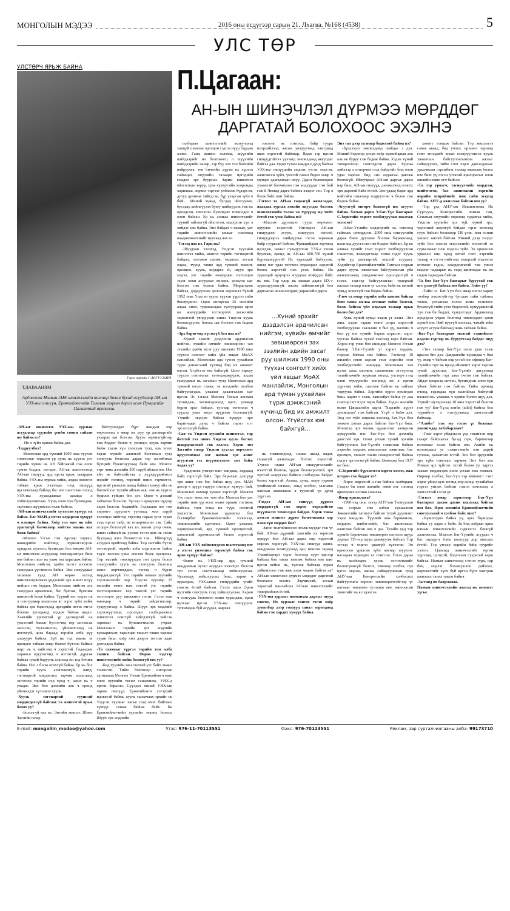МОНГОЛЫН МЭДЭЭ 2016 оны есдүгээр сарын 21. Лхагва. №168 (4538) 5
УЛС ТӨР
УЛСТӨРЧ ЯРЬЖ БАЙНА
Гэрэл зургийг Г.АРГУУЖИН
Т.ДАВААНЯМ
Ардчилсан Намын /АН/ шинэчлэлийн талаар болон бусад асуудлаар АН-ын УЗХ-ны гишүүн, Ерөнхийлөгчийн Тамгын газрын дарга асан Пунцагийн Цагаантай ярилцлаа.
-АН-ыг шинэчлэх УЗХ-ны хурлын асуудлаар сүүлийн үеийн сонин сайхан юу байна вэ?
- Их л зүйл өрнөж байна даа.
-Тодруулбал?
-Монголын ард түмний 1990 оны түүхэн сонголтыг зорьсон үр дүнд нь хүргэх улс төрийн хүчин нь АН байгаасай гэж олон түмэн боддог, итгэдэг. АН-ыг шинэчлэхэд АН-ын гишүүд, ард иргэд ярьж, шаардаж байна. УЗХ-ны хурлаа хийж, алдаа оноогоо тайван ярьж хэлэлцье гээд гишүүд цуглачихаад байхад бас нэг шалтгаан олоод УЗХ-ны хуралдааныг дахиад л хойшлуулчихлаа. Үүнд олон хүн бухимдаж, зарчмын шүүмжлэл хэлж байгаа.
-АН-ын шинэчлэлийг хүлээсэн хүмүүс их байна. Бас МАН-д итгэл алдарсан хүмүүс ч олширч байна. Хоёр гол нам нь ийм урагшгүй болчихоор нийгэм маань яах болж байна?
-Монгол Улсыг том зургаар харвал, өнөөдрийн нийгэмд хуримтлагдсан хүндрэл, хүлээлт, бухимдал бол зөвхөн АН-ыг шинэчлэх асуудлаар хязгаарлагдах биш юм байна гэдэг нь улам тод харагдаж байна. Монголын нийгэм, эдийн засагт ихээхэн гажуудал үүсчихсэн байна. Энэ гажуудлыг засахын тулд АН өөрөө эхлээд шинэчлэгдчихвэл үндэсний эрх ашигт илүү нийцнэ гэж боддог. Монголын нийгэм дэх гажуудал архагшиж, бас булгаж, бүгшиж шинжтэй болж байна. Түүний нэг илрэл нь л сонгуулиар амласнаа яг эсрэг зүйл хийж байгаа эрх баригчдад иргэдийн итгэх итгэл богино хугацаанд алдарч байгаа явдал. Хамгийн уршигтай үр дагавартай нь үндэсний баялаг бүтээгчид төр засгаасаа эмээсэн, хүлээзнэсэн, үйлчилгээнд нь итгэхгүй, арга бараад төрийн алба рүү хошуурч байгаа. Зүй нь тэд маань эх орондоо тайван амар баялаг бүтээж байвал өөрт нь ч, нийгэмд ч хэрэгтэй. Гадаадын хөрөнгө оруулагчид ч итгэхгүй, дүрвэж байгаа тухай баруунь хэвлэлд ил тод бичиж байна. Нэг л болж өгөхгүй байна. Ер нь бол төрийн хууль алагчлалгүй, жигд, тогтвортой мөрдөгдөх зарчим алдагдаад эхлэхээр төрийн нэр хүнд ч, ажил нь ч унадаг. Энэ бол дэлхийн аль ч оронд үйлчилдэг түгээмэл хууль.
-Хууль тогтвортой туушгай мөрдөгдөхгүй байгааг та жишээтэй ярьж болох уу?
-Бололгүй яах вэ. Энгийн жишээ. Шинэ Засгийн газар
байгуулагдах бүрт яамдын нэр өөрчлөхөд л ямар их муу үр дагавартайг ухаарах цаг болсон. Хууль зөрчихгүйгээр гэж боддог болов ч, үнэндээ хууль зөрчин байж хэдэн хүн халахын тулд, аль эсвэл хэдэн хүнийг ажилтай болгохын тулд сонгууль болгоны дараа төр засгийнхаа бүтцийг бужигнуулаад байх юм. Монгол гэрт чинь дэлхийн 200 гаруй айлын нэг. Нэг айл нь байсхийгээд л хүүхдүүдийнхээ нэрийг солиод, төрсний шинэ гэрчилгээ, иргэний үнэмлэх аваад байвал хажуу айл нь битгий хэл тухайн айлын аав, ээж нь хүртэл будилж гүйцнэ биз дээ. Одоо ч дэлхий гайхахаа больсон. Зүгээр л өрөвдсөн нүдээр харж болсон, бидниййг. Гадаадын нэг том хөрөнгө оруулагч уулзаад, жил гаруй хэлэлцээ хийгээд гэрээнд гарын үсэг зурах гээд иртэл сайд нь огцорчихсон гэв. Сайд огцорч бололгүй яах вэ, яаман дээр очиж, шинэ сайдтай нь уулзая гэтэл яам нь татан буугдаад алга болчихсон гэв... Иймэрхүү асуудал оройтоод байна. Төр засгийн бүтэц тогтвортой, төрийн алба мэргэшсэн байна гэдэг хоосон уриа лоозон болж хувирлаа. Төр засгийг төвхнүүлдэг гол хууль болох сонгуулийн хууль нь сонгууль болгоны өмнө өөрчлөгддөг, тэгээд ч бүрэн мөрдөгдөхгүй. Улс төрийн намын хуулийн хэрэгжилтийг хар. Үндсэн хуулиар 25 жилийн өмнө нам төвтэй улс төрийн тогтолцооноос төр төвтэй улс төрийн тогтолцоо руу шилжинэ гэсэн. Гэтэл нам өнөөдөр ч төрийг зайдагнасаар, сулруулсаар л байна. Шүүх эрх мэдлийг хэрэгжүүлэхэд оролцдог салбарынхны шинэтгэл олиггүй хийгдэхгүй, хийсэн заримыг нь булшилчихсан учраас Монголын төрийн эрх мэдлийн хуваарилалт, харилцан хяналт тавих зарчим гурав биш, хоёр хөл дээрээ тогтож ядан доголдож байна.
-Та сая­хныг хүртэл төрийн том алба хашиж байсан. Өөрөө тэдгээр шинэчлэлийг хийж болоогүй юм уу?
-Бид хуулийн засаглалтай улс байх замыг сонгосон. Тийм болохоор өнгөрсөн хугацаанд Монгол Улсын Ерөнхийлөгч маш олон хуулийн төсөл санаачилж, УИХ-д өргөн барьсан. Сүүлдээ манай УИХ-ын зарим гишүүд Ерөнхийлөгч хэтэрхий идэвхтэй байна, хууль санаачлах эрхийг нь Үндсэн хуулиас хасъя гээд ихэх байсныг хүмүүс санаж байгаа байх. Би Ерөнхийлөгчийн хуулийн зөвлөх болоод Шүүх эрх мэдлийн
П.Цагаан:
АН-ЫН ШИНЭЧЛЭЛ ДҮРМЭЭ МӨРДДӨГ
ДАРГАТАЙ БОЛОХООС ЭХЭЛНЭ
салбарын шинэтгэлийг эхлүүлэхэд ханцуй шамлан оролцон гэдгээ нүүр бардам хэлнэ. Ганц жишээ хэлэхэд, шүүхийн шийдвэрийг ил болгомогц л шүүхийн шийдвэрийн чанар, тэр бүү хэл хэл бичгийн найруулга, зөв бичгийн дүрэм нь хүртэл сайжирч, шүүхийн талаарх иргэдийн гомдол эрс буурсан. Зарим шинэтгэл ойлголтын зөрүү, хувь хүмүүсийн хооронды харилцаа, зөрчил зэргээс улбаалж бүдэрсэн, дутуу дулимаг хийгдсэн, бүр ухарсан зүйл ч бий... Миний хувьд, бусдад ойлгуулах, бусдаар хийлгүүлэх буюу шийдүүлэх гэж их оролдсон, хичээсэн. Бухимдах тохиолдол ч олон байсан. Ер нь аливаа шинэтгэлийг түүний зайлшгүй ойлгосон, мэдэрсэн хүн л хийдэг юм байна. Энэ байдал ч намын, улс төрийн шинэтгэлийн ажлыг сонгоход нааднөлөөлснийг нуугаад яах вэ.
-Тэгээд яах вэ. Гарц нь?
-Шуудхан хэлэхэд, Үндсэн хуулийн шинэтгэл хийж, монгол төрийн тогтвортой байдал, залгамж шинж, чадавхи, алсын хараа, түүнд тавих ард түмний хяналт, оролцоо, хууль, шударга ёс, шүүх эрх мэдэл, улс төрийн намуудын тогтолцоо зэрэг олон асуудлыг хөндөх, цэгцлэх цаг болсон гэж бодож байна. Мөрдөгдөж байгаа, дордуулсан долоон өөрчлөлт бүхий 1992 оны Үндсэн хууль түүхэн үүргээ сайн биелүүлсэн. Одоо өнгөрсөн 26 жилийн алдаа оноо, туршлагадаа тулгуурлан ирэх он жилүүдийн тогтвортой хөгжлийн зорилттой уялдуулан шинэ Үндсэн хууль боловсруулж, батлах цаг болсон гэж бодож байна.
-Эрх баригчид хүсэхгүй бол яах вэ?
-Хүний эрхийг дээдэлсэн ардчилсан нийгэм, хувийн өмчийг зөвшөөрсөн зах зээлийн эдийн засаг руу шилжих 1990 оны түүхэн сонголт хийх үйл явцыг МоАХ манлайлж, Монголын ард түмэн уухайлан түрж дэмжсэний хүчинд бид их амжилт олсон. Үгүйсгэх юм байхгүй. Одоо тэрхүү түүхэн сонголтыг төгөлдөржүүлэх, алдаа гажуудлыг нь засахын тулд Монголын ард түмний оюун санаа, эв нэгдлийн холбоо байгуулагдаж, ухаалаг давалгаалах цаг ирсэн. Эс тэгвэл Монгол Улсын хөгжил тушигдаж, хатингаршилд орох, улмаар бүрэн эрхт байдал, тусгаар тогтнолд ч сүүдэр унах аюул нүүрлэж болзошгүй. Үүнийг мэдэрч байгаа хүмүүс эрх баригчдын дунд ч байгаа гэдэгт огт эргэлзэхгүй байна.
-Сая та Үндсэн хуулийн шинэтгэл, тэр битгий хэл шинэ Үндсэн хууль батлах шаардлагатай гэж хэллээ. Хэрэв энэ Засгийн газар Үндсэн хуульд өөрчлөлт оруулчихвал нэг намын эрх ашиг агуулсан гэх шүүмжлэлээс хол байж чадах уу?
-Урьдчилж үзмэрч шиг хандаад, хардаад байх хэрэггүй байх. Эрх барихаас дээгүүр эрх ашиг гэж бас байна шүү дээ. МАН дотор ч эрүүл саруул сэтгэдэг хүмүүс бий. Монголыг намаар хуваах хэрэггүй. Монгол Улс гэдэг чинь нэг том айл. Монгол бол улс төрийн нам үүсэхээс өмнө оршин тогтнож байсан, төрт ёсны их түүх, соёлтой үндэстэн. Монголын ардчилал бол П.Очирбат Ерөнхийлөгчийн хэлснээр, зөвшилцлийн ардчилал. Одоо ухаалаг, хариуцлагатай, ард түмний оролцоотой, хяналттай ардчилалтай болох хэрэгтэй байна.
-АН-ын УЗХ хойшлогдсон шалтгаанд нэг л итгэл үнэмшил төрөхгүй байна гэж ярих хүмүүс байна?
-Өмнө нь УИХ-аар ард түмний амьдралын чухал асуудал хэлэлцэх болсон тул гэсэн шалтгаанаар хойшлуулсан. Чухамхүү хойшлуулах биш, харин ч хуралдаж, УЗХ-ыхоо гишүүдийн үгийг сонсох ёстой байсан. Гэтэл одоо Орон нутгийн сонгууль гээд хойшлууллаа. Харин ч сонгууль болохоос өмнө хуралдаж, орон нутгаас ирсэн УЗХ-ны гишүүдээс тулгамдаж буй асуудал, жаргал
зовлонг нь сонсоод, байр суурь илэрхийлээд, ажлаа уялдуулаад хамтраад явах хэрэгтэй баймаар. Ядаж тэр ирсэн гишүүдтэйгээ уулзаад зөвлөлдөөд явуулдаг байгаа даа. Өдөр тутам амьдрал дунд байгаа УЗХ-ны гишүүдийн харсан, үзсэн, мэдсэн, ажигласан зүйл, үнэтэй санал бодол ямар ч мундаг даргынхаас илүү. Дарга болохоороо ухаантай болчихлоо гэж андуурдаг гэм бий гэж Б.Чимид дарга байнга хэлдэг сэн. Тэр л болж байх шиг байна.
-Тэгвэл та АН-аа гацаагүй ажилладаг, ядахдаа хурлаа хэвийн явуулдаг болгож шинэчлэхийн төлөө эн түрүүнд юу хийх ёстой гэж үзэж байна вэ?
-Мэдээж дүрэмдээ суурь өөрчлөлт оруулах хэрэгтэй. Ингэхдээ АН-ын гишүүдээс асууя, гишүүдээ сонсоё, гишүүдээрээ шийдүүлье гэсэн зарчмын байр суурьтай байгаа. Фракцийдын зөрчилд идэгдэж, намыг сульдуулсан УЗХ-г татан буулгаж, оронд нь АН-ын 600-700 хүний бүрэлдэхүүнтэй Их хуралдай байгуулж, жилд нэг удаа тогтмол хуралддаг өдөртэй болох хэрэгтэй гэж үзэж байна. Их хуралдай ирцээрээ асуудлаа шийддэг байх нь зөв. Тэр өдөр нь намын дарга ИХ-г хуралдуулаагүй, ажлаа тайлагнаагүй бол даргаасаа чөлөөлөгддөг, дараагийн дарга
...Хүний эрхийг дээдэлсэн ардчилсан нийгэм, хувийн өмчийг зөвшөөрсөн зах зээлийн эдийн засаг руу шилжих 1990 оны түүхэн сонголт хийх үйл явцыг МоАХ манлайлж, Монголын ард түмэн уухайлан түрж дэмжсэний хүчинд бид их амжилт олсон. Үгүйсгэх юм байхгүй...
нь томилогдоод, намаа аваад явдаг, гацаагүй ажилладаг болгох хэрэгтэй. Үүнээс гадна АН-ын гишүүнчлэлийг нээлттэй болгож, эрдэм боловсролтой, эрч хүчтэй залуусаар байнга сэлбэгдэж байдаг болох хэрэгтэй. Ахмад, дунд, залуу гурван үеийнхний гагнаас, амьд холбоо, залгамж хамтын ажиллагаа л туушгай үр дүнд хүргэнэ.
-Гэхдээ АН-ын гишүүд дүрмээ мөрддөггүй гэж өөрөө өөрсдийгөө шүүмжлэх тохиолдол байдаг. Хэрэв таны хэлсэн жишээг дүрэм болгочихвол хэр олон хүн мөрдөх бол?
-Загас толгойноосоо эхэлж муудаг гэж үг бий. АН-ын дүрмийг хамгийн их зөрчсөн хүмүүс бол АН-ын дарга нар гэдэгтэй маргах хэрэггүй. УЗХ-ны гишүүд ажил, амьдралаа зохицуулаад цаг, мөнгөө зараад Улаанбаатарт хэрэг болгоод хүрч ирсээр байхад бах таваа хангаж байгаа юм шиг ирсэн хойно нь, тулгаж байгаад хурал хойшиллоо гэж яаж хэлж чадаж байгаа аа? АН-ын шинэчлэл дүрмээ мөрддөг даргатай болохоос эхэлнэ. Зарчимтай, алсын хараатай манлайлал АН-ын шинэтгэлийг тодорхойлох ёстой.
-УЗХ-ны хурлаас намынхаа даргыг шууд сонгох, Их хурлаас сонгох гэсэн хоёр хувилбар дээр гишүүд санал зөрөлдөөд байна гэж хардах хүмүүс байна.
Энэ тал дээр та ямар бодолтой байна вэ?
-Бүгдээрээ зөвлөлдөөд шийдье л дээ. Миний бодлоор дээрх хоёр хувилбарын аль аль нь буруу гэж бодож байна. Хэдэн хүний тохироогоор сонгогдсон дарга Хурлаа хийхээр л огцорчих гээд байдгийг бид олон удаа харсан. Бид энэ алдаагаа давтаж болохгүй. Иймучраас АН-ын даргыг дарга нар биш, АН-ын гишүүд, дэмжигчид сонгох эрх дархтай байх ёстой. Энэ удаад бараг ард нийтийн саналаар тодруулсан ч болно гэж бодож байна.
-Асуулгүй өнгөрч боломгүй нэг асуулт байна. Хотын дарга Э.Бат-Үүл баатарыг С.Зоригийн хэрэгт холбогдуулан шалгаж эхэлсэн?
-Э.Бат-Үүлийн мэдэгдлийг нь сонсоод гайхсан, цочирдсон. 2000 оны сонгуулийн дараа бөөн дуулиан болгож баривчлаад, шалгаад дуусгасан гэж боддог байсан. Ер нь аливаа хүнийг гэмт хэрэгт холбогдуулсан сэжигтэн, яллагдагчаар татна гэдэг хууль зүйн үр дагавартай, ноцтой асуудал. Хэдийгээр Ерөнхийлөгчийн Тамгын газрын дарга хууль хяналтын байгууллагын үйл ажиллагаанд хөндлөнгөөс оролцдоггүй ч гэлээ, тэдгээр байгууллагын тодорхой ажлын талаар олон үг хэлээд байх нь миний хувьд зохисгүй гэж бодож байна.
-Гэвч та ямар төрийн алба хашиж байгаа биш таны ажлаа өгснөөс хойш болсон, болж байгаа үйл явдлын талаар ярьж болно биз дээ?
-Хувь хүний хувьд хэдэн үг хэлье. Энэ жил, хэдэн сарын өмнө дээрх хэрэгтэй холбогдуулан саальчин ч бил үү, малчин ч бил үү нэг хүнийг барьж хорьсон, хэрэг үүсгэж байгаа тухай хэвлэлд гарч байсан. Хэрэв тэр үнэн бол өнөөдөр Монгол Улсын баатар Э.Бат-Үүлийг уг хэрэгт хардаж, сэрдэж байгаа юм байна. Тэгэхээр 18 жилийн өмнө гарсан гэмт хэргийн эзэн холбогдогчийг өнөөдөр Монголын тал нутаг дахь малчин, саальчнаас өгсүүлээд талийгаачийн журмын нөхөд, улстөрч гээд олон хүмүүсийн хооронд их л өргөн хүрээнд хайж, шалгаж байгаа нь гайхал төрүүлж байна. Хэргийн хүрээ хумигдах биш, харин ч тэлж, хавтгайрч байна уу даа гэмээр сэтгэгдэл төрж байна. Хэдэн жилийн өмнө Цагдаагийн дарга "Хэргийн хүрээ хумигдлаа" гэж байсан. Үгүй л байж дээ. Энд нэг зүйл онцолж хэлэхэд, Бат-Үүл бол зөвхөн хотын дарга байсан Бат-Үүл биш. Монголд эрх чөлөө, ардчиллыг авчирсан хүмүүсийн нэг. Бат-Үүл бол дэлхийд данстай хүн. Олон улсын хүний эрхийн байгууллага Бат-Үүлийг сэжиглэж байгаа хэргийн мөрдөх ажиллагааг ажиглаж, бас оролцох, хяналт тавих сонирхолтой байгаа гэдэгт эргэлзэхгүй байна. Өнөөдөр бол 1937 он биш.
-С.Зоригийг бүрэлгэсэн хэргээ хэээээ, яаж илэрнэ гэж боддог вэ?
-Хэрэг илрээсэй л гэж байнга залбирдаг. Гэхдээ би олон жилийн өмнө нэг сонинд ярилцлага өгснөө саналаа.
-Ямар ярилцлага?
-1990-ээд оны эхээр АНУ-ын Тагнуулын төв газрын том албан тушаалтан Зөвлөлтийн тагнуул байсан тухай дуулиант хэрэг мандсан. Түүнийг яаж баривчилж, мөрдөж, шийтгэхийг, бас ашиглахыг ажиглаж байсан юм л даа. Тухайн үед тэр хүнийг баривчлах зөвшөөрөл олгосон шүүх хурлыг ТВ-ээр шууд дамжуулж байсан. Тэр этгээд ч хэргээ удалгүй хүлээсэн. Эх орноосоо урвасан зүйл ангиар шүүхээс насаараа хоригдох ял сонссон. Гэтэл дараа нь холбогдох хууль тогтоомжийг боловсронгүй болгох, товчоор хэлбэл, сул цэгээ мэдэж, ажлаа сайжруулахын тулд АНУ-ын Конгрессийн холбогдох байгууллага хороон зөвшөөрөлтэйгээр үг ялтнаас зөвлөгөө тусламж авч, ажилласан хоногийг нь ял эдэлсэн
хоногт тооцож байсан. Тэр жишээгээ санаа аваад, бид учлал, өршөөл зарлаад гэмт этгээдийг ялаас хэлтрүүлэнгээ хууль хяналтын байгууллагынхаа ажлыг сайжруулах, тийм гэмт хэрэг давтагдахаас урьдчилан сэргийлэх талаар ажиллах болох юм биш үү гэсэн утгатай ярилцлагыг олон жилийн өмнө өгч байсан.
-Та тэр урвагч, тагнуулчийг мөрдсөн, шийтгэсэн, бас ашигласан хэргийн нарийн ширийнийг яаж сайн мэдээд байна. АНУ-д ажиллаж байсан юм уу?
-Тэр үед АНУ-ын Вашингтоны Их Сургууль, Конгрессийн номын сан, Сенатын шүүхийн хороонд судалгаа хийж, Үндсэн хуулийн эрх зүй, хүний эрх, үндэсний аюулгүй байдал зэрэг хичээлд суух байсан болохоор ТВ үзэх, ном сонин унших завтай байсан. Миний дээр хэлдэг зүйл бол хэвлэл мэдээллийн нээлттэй эх сурвалжаас олж мэдсэн зүйл. Эх орноосоо урвасан онц хүнд ялтай гэмт хэргийн талаар ч гэсэн нийгэмд тодорхой мэдээлэл өгөхөөс гадна, шаардлагатай гэж үзвэл мэдлэг чадварыг нь төрд ашигладаг нь их содон харагдаж байсан.
-Та бол Бат-Үүл баатарыг буруутай гэж огт үзэхгүй байгаа юм байна. Тийм үү?
-Тийм ээ. Бат-Үүл бол ямар нэгэн хариу төлбөр нэхэхгүйгээр бусдын сайн сайхны төлөө, улсынхаа төлөө амиа золихоос буцахгүй тийм үзэл бодолтой, хүмүүжилтэй хүн гэж би боддог, хүндэтгэдэг. Ардчилалд хүндэрэл учрах болгонд зөвлөлддөг цөөн хүний нэг. Ний нуугүй хэлэхэд, чамайг ийм асуулт асууж байгаад чинь гайхаж байна.
-Бат-Үүл баатарын малгай тэднийхээс олдсон гэдгээр нь буруутгаад байдаг шүү дээ?
-Энэ талаар Бат-Үүл олон удаа хэлж ярьсан биз дээ. Цагдаагийн хурандаа ч бил үү, ямар ч байсан нэр устай нэг офицер Бат-Үүлийн гэрт нь ирээд аймшигт хэрэг гарсан тухай дуулгаад Бат-Үүлийг дагуулаад талийгаачийн гэрт хамт очсон гэж байгаа. Айдас цөхролд автсан, бухимдсан олон хүн үймж байсан гэж байгаа. Тийм орчинд очоод, гарахдаа хүн малгайгаа байтугай пальтогоо, ухаанаа ч орхиж болно шүү дээ. Үүнийг мухарлахад 18 жил хэрэгтэй болсон гэж үү? Бат-Үүлд алиби (alibi) байгаа бол түүнийгээ л нотлуулахад хангалттай баймаар.
-"Алиби" гэж юу гэсэн үг болохыг уншигчдад тайлбарлаач?
-Гэмт хэрэг үйлдэгдэх үед сэжигтэн өөр газарт байсныгаа бусад гэрч, баримтаар нотлохыг хэлж байгаа юм. Алиби нь нотлогдвол уг сэжигтэнийг нэн даруй суллаж, цагаатгах ёстой. Энэ бол эрүүгийн эрх зүйн сонгодог зарчим. Энэ бол аль Ромын эрх зүйгээс эхтэй болов уу, эдүгээ заавал мөрдөгдөх олон улсын хэм хэмжээ. Өөрөөр хэлбэл, Бат-Үүл тэр аймшигт гэмт хэрэг үйлдэгдэх мөчид өөр газар, тухайлбал гэртээ унтаж байсан гэдгээ нотлоход л хангалттай гэсэн үг.
-Тэгвэл ямар зорилгоор Бат-Үүл баатарыг дахин дахин шалгаад байгаа юм бол. Ирэх жилийн Ерөнхийлөгчийн сонгуультай ч холбож байх шиг?
-Зорилгодоо байна уу, арга барилдаа байна уу харж л байя. За бид хоёрын яриа намын шинэчлэлийн сэдвээсээ багагүй хальчихлаа. Мэдээж Бат-Үүлийн асуудал ч бас шударга ёсны шалгуур дор явагдах ёстой. Тэр утгаар өөрийн байр суурийг хэллээ. Цаашид шинэчлэлийг өргөн хүрээнд, цэгцтэй, бодлогын суурьтай харж байгаа. Намын шинэчлэлд сэтгэл зүрх, гар бие, мэдлэг боловсролоо дайчлах, өөрчлөлтийг хүсч буй иргэн бүрт хамтран ажиллах санал тавьж байна.
-За танд их баярлалаа.
Намын шинэчлэлийн ажилд нь амжилт хүсье.
E-mail: mongoliin_medee@yahoo.com Утас: 976-11-70113551 Факс: 976-70113551 Реклам, зар сурталчилгааны алба: 99173710